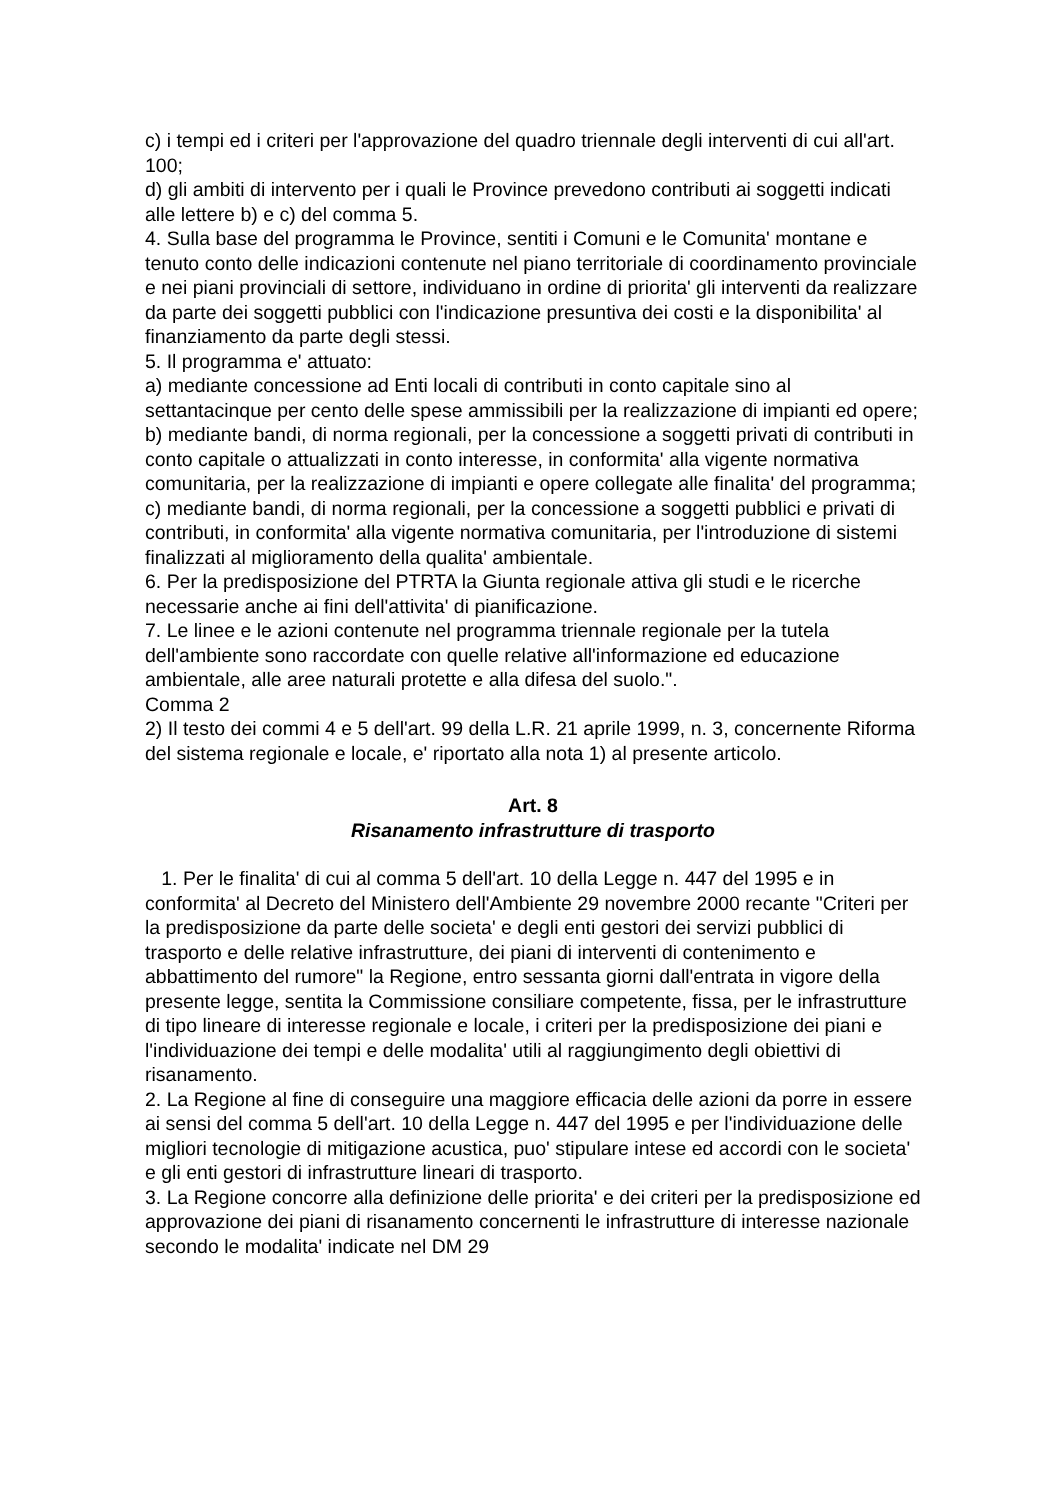c) i tempi ed i criteri per l'approvazione del quadro triennale degli interventi di cui all'art. 100;
d) gli ambiti di intervento per i quali le Province prevedono contributi ai soggetti indicati alle lettere b) e c) del comma 5.
4. Sulla base del programma le Province, sentiti i Comuni e le Comunita' montane e tenuto conto delle indicazioni contenute nel piano territoriale di coordinamento provinciale e nei piani provinciali di settore, individuano in ordine di priorita' gli interventi da realizzare da parte dei soggetti pubblici con l'indicazione presuntiva dei costi e la disponibilita' al finanziamento da parte degli stessi.
5. Il programma e' attuato:
a) mediante concessione ad Enti locali di contributi in conto capitale sino al settantacinque per cento delle spese ammissibili per la realizzazione di impianti ed opere;
b) mediante bandi, di norma regionali, per la concessione a soggetti privati di contributi in conto capitale o attualizzati in conto interesse, in conformita' alla vigente normativa comunitaria, per la realizzazione di impianti e opere collegate alle finalita' del programma;
c) mediante bandi, di norma regionali, per la concessione a soggetti pubblici e privati di contributi, in conformita' alla vigente normativa comunitaria, per l'introduzione di sistemi finalizzati al miglioramento della qualita' ambientale.
6. Per la predisposizione del PTRTA la Giunta regionale attiva gli studi e le ricerche necessarie anche ai fini dell'attivita' di pianificazione.
7. Le linee e le azioni contenute nel programma triennale regionale per la tutela dell'ambiente sono raccordate con quelle relative all'informazione ed educazione ambientale, alle aree naturali protette e alla difesa del suolo.".
Comma 2
2) Il testo dei commi 4 e 5 dell'art. 99 della L.R. 21 aprile 1999, n. 3, concernente Riforma del sistema regionale e locale, e' riportato alla nota 1) al presente articolo.
Art. 8
Risanamento infrastrutture di trasporto
1. Per le finalita' di cui al comma 5 dell'art. 10 della Legge n. 447 del 1995 e in conformita' al Decreto del Ministero dell'Ambiente 29 novembre 2000 recante "Criteri per la predisposizione da parte delle societa' e degli enti gestori dei servizi pubblici di trasporto e delle relative infrastrutture, dei piani di interventi di contenimento e abbattimento del rumore" la Regione, entro sessanta giorni dall'entrata in vigore della presente legge, sentita la Commissione consiliare competente, fissa, per le infrastrutture di tipo lineare di interesse regionale e locale, i criteri per la predisposizione dei piani e l'individuazione dei tempi e delle modalita' utili al raggiungimento degli obiettivi di risanamento.
2. La Regione al fine di conseguire una maggiore efficacia delle azioni da porre in essere ai sensi del comma 5 dell'art. 10 della Legge n. 447 del 1995 e per l'individuazione delle migliori tecnologie di mitigazione acustica, puo' stipulare intese ed accordi con le societa' e gli enti gestori di infrastrutture lineari di trasporto.
3. La Regione concorre alla definizione delle priorita' e dei criteri per la predisposizione ed approvazione dei piani di risanamento concernenti le infrastrutture di interesse nazionale secondo le modalita' indicate nel DM 29